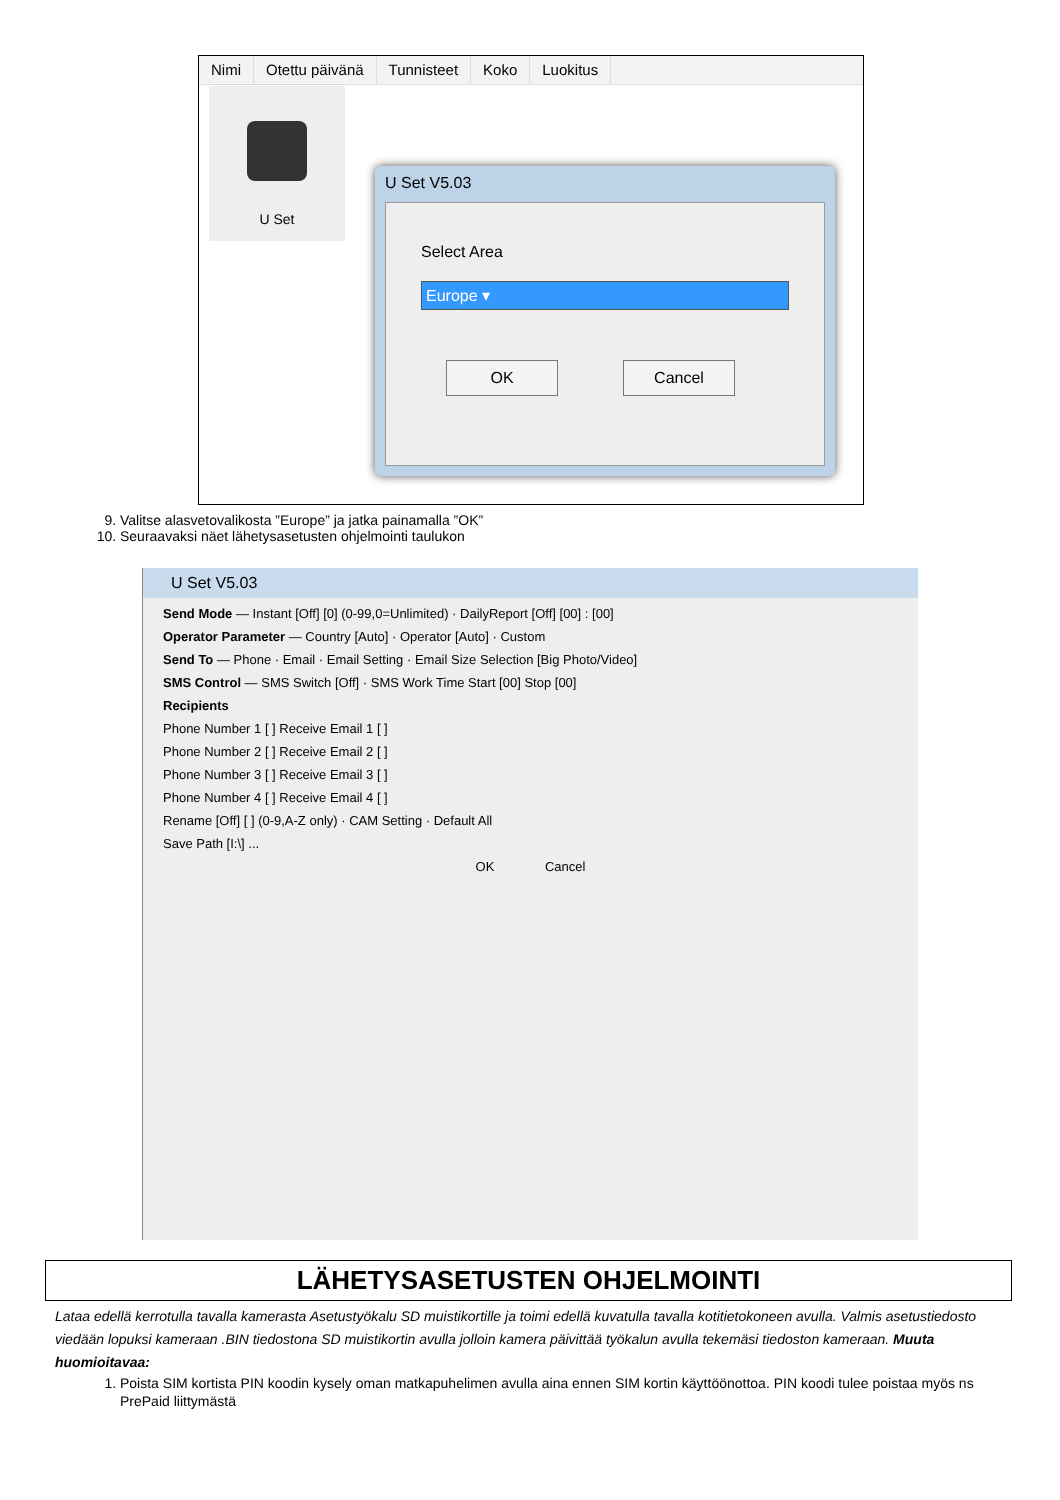Nimi Otettu päivänä Tunnisteet Koko Luokitus
U Set
U Set V5.03
Select Area
Europe ▾
OK Cancel
9. Valitse alasvetovalikosta ”Europe” ja jatka painamalla ”OK”
10. Seuraavaksi näet lähetysasetusten ohjelmointi taulukon
U Set V5.03
Send Mode — Instant [Off] [0] (0-99,0=Unlimited) · DailyReport [Off] [00] : [00]
Operator Parameter — Country [Auto] · Operator [Auto] · Custom
Send To — Phone · Email · Email Setting · Email Size Selection [Big Photo/Video]
SMS Control — SMS Switch [Off] · SMS Work Time Start [00] Stop [00]
Recipients
Phone Number 1 [ ] Receive Email 1 [ ]
Phone Number 2 [ ] Receive Email 2 [ ]
Phone Number 3 [ ] Receive Email 3 [ ]
Phone Number 4 [ ] Receive Email 4 [ ]
Rename [Off] [ ] (0-9,A-Z only) · CAM Setting · Default All
Save Path [I:\] ...
OK Cancel
LÄHETYSASETUSTEN OHJELMOINTI
Lataa edellä kerrotulla tavalla kamerasta Asetustyökalu SD muistikortille ja toimi edellä kuvatulla tavalla kotitietokoneen avulla. Valmis asetustiedosto viedään lopuksi kameraan .BIN tiedostona SD muistikortin avulla jolloin kamera päivittää työkalun avulla tekemäsi tiedoston kameraan. Muuta huomioitavaa:
1. Poista SIM kortista PIN koodin kysely oman matkapuhelimen avulla aina ennen SIM kortin käyttöönottoa. PIN koodi tulee poistaa myös ns PrePaid liittymästä